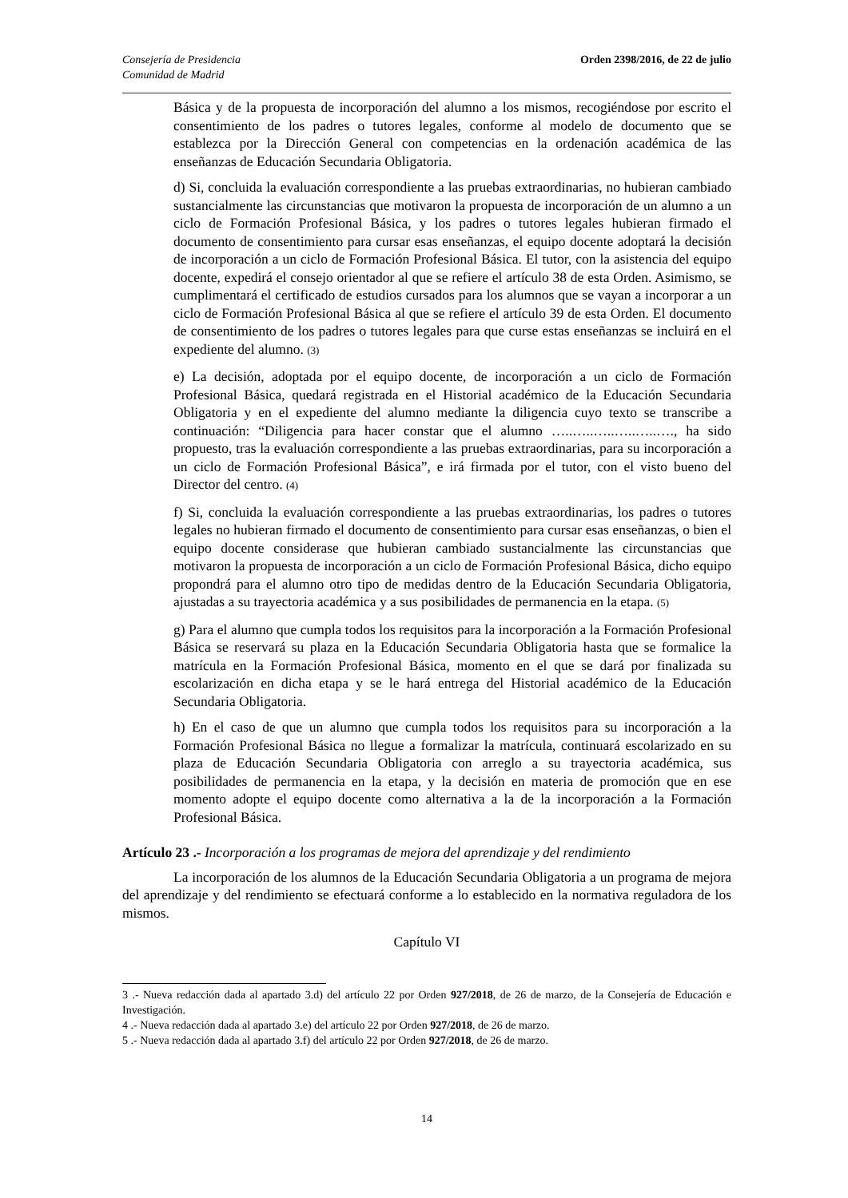Consejería de Presidencia
Comunidad de Madrid
Orden 2398/2016, de 22 de julio
Básica y de la propuesta de incorporación del alumno a los mismos, recogiéndose por escrito el consentimiento de los padres o tutores legales, conforme al modelo de documento que se establezca por la Dirección General con competencias en la ordenación académica de las enseñanzas de Educación Secundaria Obligatoria.
d) Si, concluida la evaluación correspondiente a las pruebas extraordinarias, no hubieran cambiado sustancialmente las circunstancias que motivaron la propuesta de incorporación de un alumno a un ciclo de Formación Profesional Básica, y los padres o tutores legales hubieran firmado el documento de consentimiento para cursar esas enseñanzas, el equipo docente adoptará la decisión de incorporación a un ciclo de Formación Profesional Básica. El tutor, con la asistencia del equipo docente, expedirá el consejo orientador al que se refiere el artículo 38 de esta Orden. Asimismo, se cumplimentará el certificado de estudios cursados para los alumnos que se vayan a incorporar a un ciclo de Formación Profesional Básica al que se refiere el artículo 39 de esta Orden. El documento de consentimiento de los padres o tutores legales para que curse estas enseñanzas se incluirá en el expediente del alumno. (3)
e) La decisión, adoptada por el equipo docente, de incorporación a un ciclo de Formación Profesional Básica, quedará registrada en el Historial académico de la Educación Secundaria Obligatoria y en el expediente del alumno mediante la diligencia cuyo texto se transcribe a continuación: “Diligencia para hacer constar que el alumno …..…..…..…..…..…., ha sido propuesto, tras la evaluación correspondiente a las pruebas extraordinarias, para su incorporación a un ciclo de Formación Profesional Básica”, e irá firmada por el tutor, con el visto bueno del Director del centro. (4)
f) Si, concluida la evaluación correspondiente a las pruebas extraordinarias, los padres o tutores legales no hubieran firmado el documento de consentimiento para cursar esas enseñanzas, o bien el equipo docente considerase que hubieran cambiado sustancialmente las circunstancias que motivaron la propuesta de incorporación a un ciclo de Formación Profesional Básica, dicho equipo propondrá para el alumno otro tipo de medidas dentro de la Educación Secundaria Obligatoria, ajustadas a su trayectoria académica y a sus posibilidades de permanencia en la etapa. (5)
g) Para el alumno que cumpla todos los requisitos para la incorporación a la Formación Profesional Básica se reservará su plaza en la Educación Secundaria Obligatoria hasta que se formalice la matrícula en la Formación Profesional Básica, momento en el que se dará por finalizada su escolarización en dicha etapa y se le hará entrega del Historial académico de la Educación Secundaria Obligatoria.
h) En el caso de que un alumno que cumpla todos los requisitos para su incorporación a la Formación Profesional Básica no llegue a formalizar la matrícula, continuará escolarizado en su plaza de Educación Secundaria Obligatoria con arreglo a su trayectoria académica, sus posibilidades de permanencia en la etapa, y la decisión en materia de promoción que en ese momento adopte el equipo docente como alternativa a la de la incorporación a la Formación Profesional Básica.
Artículo 23 .- Incorporación a los programas de mejora del aprendizaje y del rendimiento
La incorporación de los alumnos de la Educación Secundaria Obligatoria a un programa de mejora del aprendizaje y del rendimiento se efectuará conforme a lo establecido en la normativa reguladora de los mismos.
Capítulo VI
3 .- Nueva redacción dada al apartado 3.d) del artículo 22 por Orden 927/2018, de 26 de marzo, de la Consejería de Educación e Investigación.
4 .- Nueva redacción dada al apartado 3.e) del artículo 22 por Orden 927/2018, de 26 de marzo.
5 .- Nueva redacción dada al apartado 3.f) del artículo 22 por Orden 927/2018, de 26 de marzo.
14